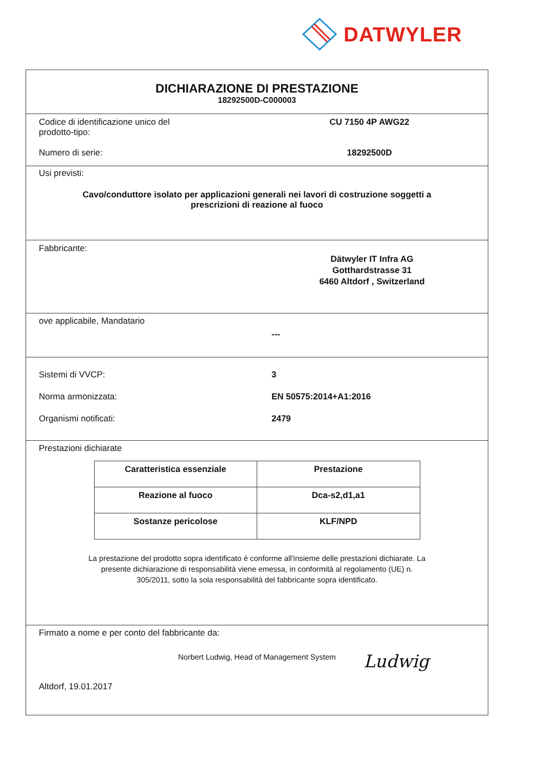DATWYLER
DICHIARAZIONE DI PRESTAZIONE
18292500D-C000003
Codice di identificazione unico del
prodotto-tipo:
CU 7150 4P AWG22
Numero di serie: 18292500D
Usi previsti:
Cavo/conduttore isolato per applicazioni generali nei lavori di costruzione soggetti a
prescrizioni di reazione al fuoco
Fabbricante:
Dätwyler IT Infra AG
Gotthardstrasse 31
6460 Altdorf , Switzerland
ove applicabile, Mandatario
---
Sistemi di VVCP: 3
Norma armonizzata: EN 50575:2014+A1:2016
Organismi notificati: 2479
Prestazioni dichiarate
| Caratteristica essenziale | Prestazione |
| --- | --- |
| Reazione al fuoco | Dca-s2,d1,a1 |
| Sostanze pericolose | KLF/NPD |
La prestazione del prodotto sopra identificato è conforme all'insieme delle prestazioni dichiarate. La
presente dichiarazione di responsabilità viene emessa, in conformità al regolamento (UE) n.
305/2011, sotto la sola responsabilità del fabbricante sopra identificato.
Firmato a nome e per conto del fabbricante da:
Norbert Ludwig, Head of Management System
Altdorf, 19.01.2017
Ludwig